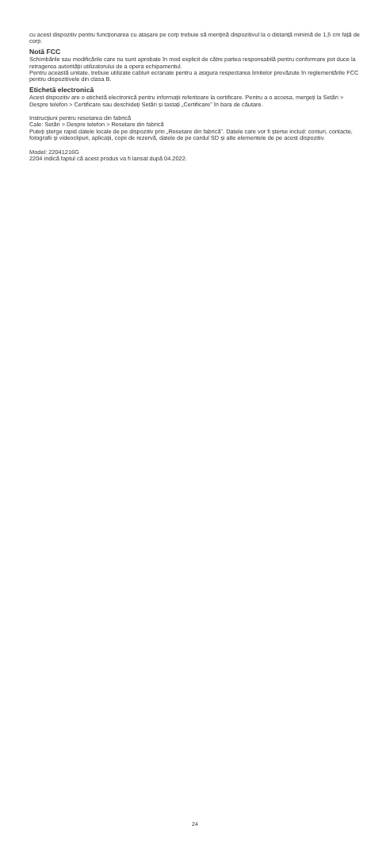cu acest dispozitiv pentru funcționarea cu atașare pe corp trebuie să mențină dispozitivul la o distanță minimă de 1,5 cm față de corp.
Notă FCC
Schimbările sau modificările care nu sunt aprobate în mod explicit de către partea responsabilă pentru conformare pot duce la retragerea autorității utilizatorului de a opera echipamentul.
Pentru această unitate, trebuie utilizate cabluri ecranate pentru a asigura respectarea limitelor prevăzute în reglementările FCC pentru dispozitivele din clasa B.
Etichetă electronică
Acest dispozitiv are o etichetă electronică pentru informații referitoare la certificare. Pentru a o accesa, mergeți la Setări > Despre telefon > Certificare sau deschideți Setări și tastați „Certificare” în bara de căutare.
Instrucțiuni pentru resetarea din fabrică
Cale: Setări > Despre telefon > Resetare din fabrică
Puteți șterge rapid datele locale de pe dispozitiv prin „Resetare din fabrică”. Datele care vor fi șterse includ: conturi, contacte, fotografii și videoclipuri, aplicații, copii de rezervă, datele de pe cardul SD și alte elementele de pe acest dispozitiv.
Model: 22041216G
2204 indică faptul că acest produs va fi lansat după 04.2022.
24